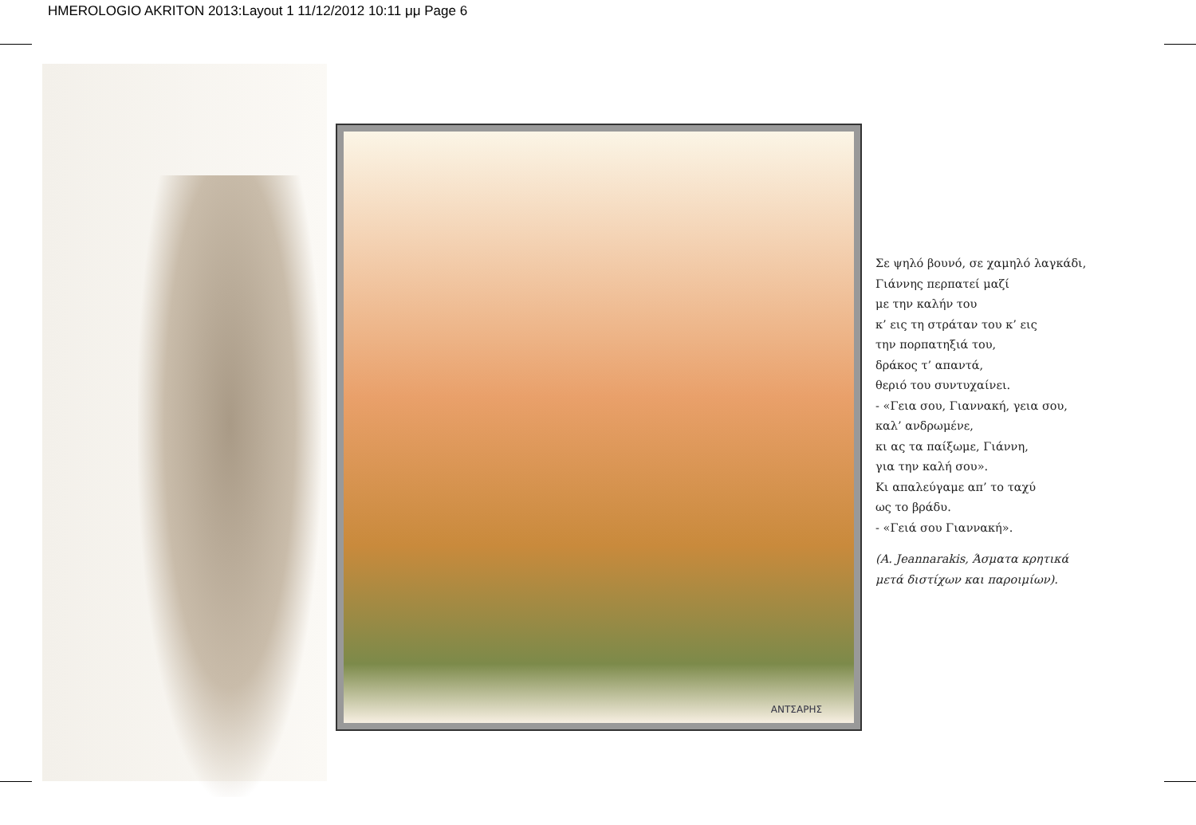HMEROLOGIO AKRITON 2013:Layout 1 11/12/2012 10:11 μμ Page 6
ΑΝΤΣΑΡΗΣ
Σε ψηλό βουνό, σε χαμηλό λαγκάδι,
Γιάννης περπατεί μαζί
με την καλήν του
κ’ εις τη στράταν του κ’ εις
την πορπατηξιά του,
δράκος τ’ απαντά,
θεριό του συντυχαίνει.
- «Γεια σου, Γιαννακή, γεια σου,
καλ’ ανδρωμένε,
κι ας τα παίξωμε, Γιάννη,
για την καλή σου».
Κι απαλεύγαμε απ’ το ταχύ
ως το βράδυ.
- «Γειά σου Γιαννακή».
(A. Jeannarakis, Άσματα κρητικά
μετά διστίχων και παροιμίων).